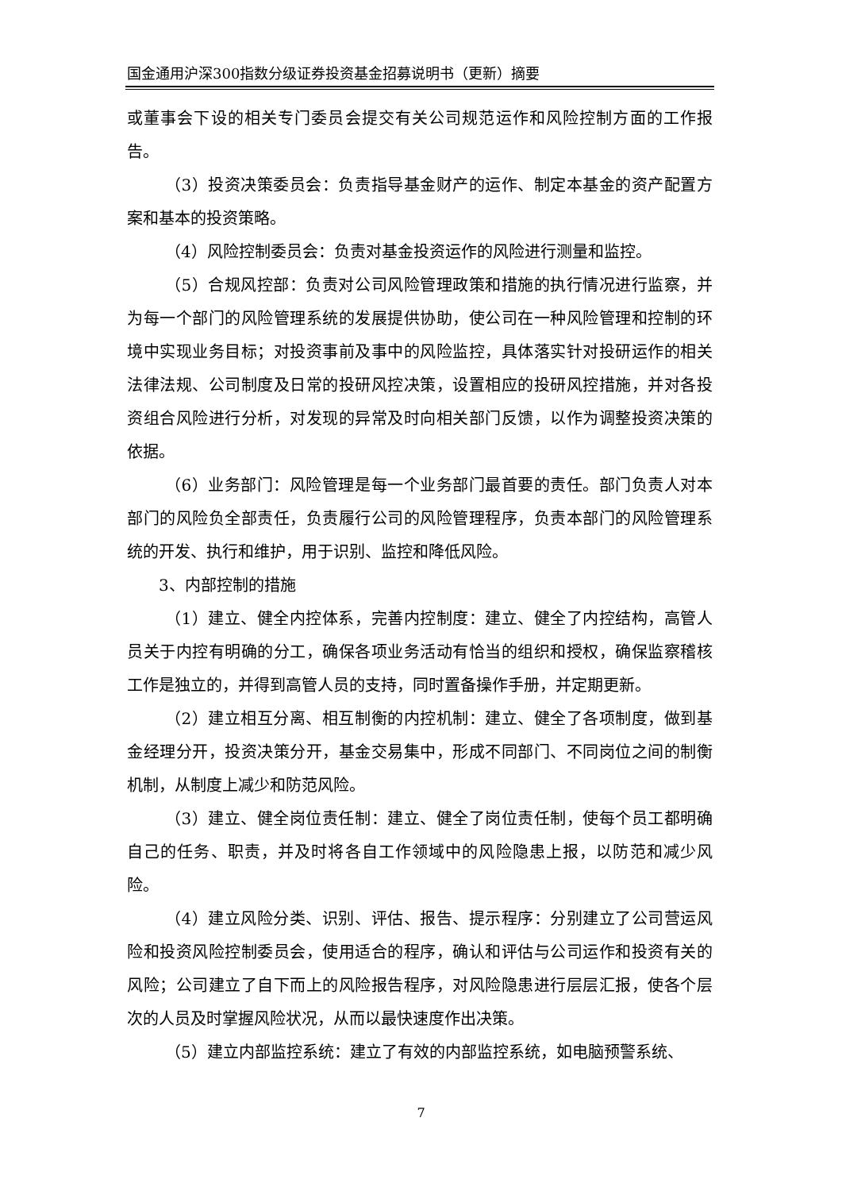国金通用沪深300指数分级证券投资基金招募说明书（更新）摘要
或董事会下设的相关专门委员会提交有关公司规范运作和风险控制方面的工作报告。
（3）投资决策委员会：负责指导基金财产的运作、制定本基金的资产配置方案和基本的投资策略。
（4）风险控制委员会：负责对基金投资运作的风险进行测量和监控。
（5）合规风控部：负责对公司风险管理政策和措施的执行情况进行监察，并为每一个部门的风险管理系统的发展提供协助，使公司在一种风险管理和控制的环境中实现业务目标；对投资事前及事中的风险监控，具体落实针对投研运作的相关法律法规、公司制度及日常的投研风控决策，设置相应的投研风控措施，并对各投资组合风险进行分析，对发现的异常及时向相关部门反馈，以作为调整投资决策的依据。
（6）业务部门：风险管理是每一个业务部门最首要的责任。部门负责人对本部门的风险负全部责任，负责履行公司的风险管理程序，负责本部门的风险管理系统的开发、执行和维护，用于识别、监控和降低风险。
3、内部控制的措施
（1）建立、健全内控体系，完善内控制度：建立、健全了内控结构，高管人员关于内控有明确的分工，确保各项业务活动有恰当的组织和授权，确保监察稽核工作是独立的，并得到高管人员的支持，同时置备操作手册，并定期更新。
（2）建立相互分离、相互制衡的内控机制：建立、健全了各项制度，做到基金经理分开，投资决策分开，基金交易集中，形成不同部门、不同岗位之间的制衡机制，从制度上减少和防范风险。
（3）建立、健全岗位责任制：建立、健全了岗位责任制，使每个员工都明确自己的任务、职责，并及时将各自工作领域中的风险隐患上报，以防范和减少风险。
（4）建立风险分类、识别、评估、报告、提示程序：分别建立了公司营运风险和投资风险控制委员会，使用适合的程序，确认和评估与公司运作和投资有关的风险；公司建立了自下而上的风险报告程序，对风险隐患进行层层汇报，使各个层次的人员及时掌握风险状况，从而以最快速度作出决策。
（5）建立内部监控系统：建立了有效的内部监控系统，如电脑预警系统、
7